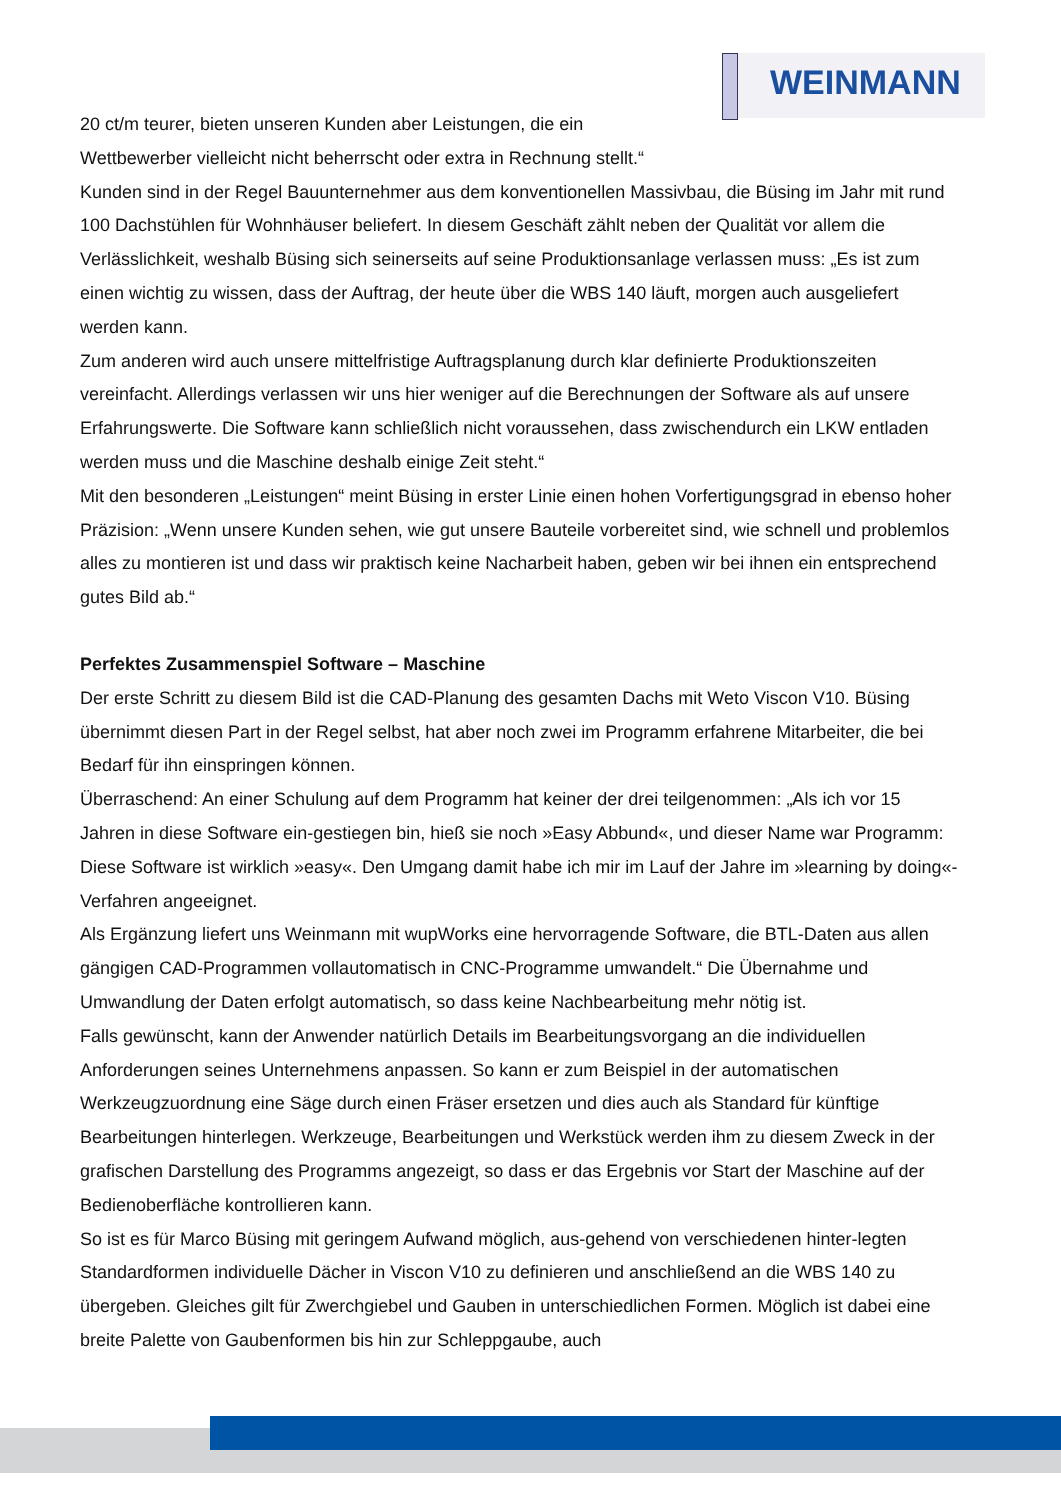WEINMANN
20 ct/m teurer, bieten unseren Kunden aber Leistungen, die ein
Wettbewerber vielleicht nicht beherrscht oder extra in Rechnung stellt.“
Kunden sind in der Regel Bauunternehmer aus dem konventionellen Massivbau, die Büsing im Jahr mit rund 100 Dachstühlen für Wohnhäuser beliefert. In diesem Geschäft zählt neben der Qualität vor allem die Verlässlichkeit, weshalb Büsing sich seinerseits auf seine Produktionsanlage verlassen muss: „Es ist zum einen wichtig zu wissen, dass der Auftrag, der heute über die WBS 140 läuft, morgen auch ausgeliefert werden kann.
Zum anderen wird auch unsere mittelfristige Auftragsplanung durch klar definierte Produktionszeiten vereinfacht. Allerdings verlassen wir uns hier weniger auf die Berechnungen der Software als auf unsere Erfahrungswerte. Die Software kann schließlich nicht voraussehen, dass zwischendurch ein LKW entladen werden muss und die Maschine deshalb einige Zeit steht.“
Mit den besonderen „Leistungen“ meint Büsing in erster Linie einen hohen Vorfertigungsgrad in ebenso hoher Präzision: „Wenn unsere Kunden sehen, wie gut unsere Bauteile vorbereitet sind, wie schnell und problemlos alles zu montieren ist und dass wir praktisch keine Nacharbeit haben, geben wir bei ihnen ein entsprechend gutes Bild ab.“
Perfektes Zusammenspiel Software – Maschine
Der erste Schritt zu diesem Bild ist die CAD-Planung des gesamten Dachs mit Weto Viscon V10. Büsing übernimmt diesen Part in der Regel selbst, hat aber noch zwei im Programm erfahrene Mitarbeiter, die bei Bedarf für ihn einspringen können.
Überraschend: An einer Schulung auf dem Programm hat keiner der drei teilgenommen: „Als ich vor 15 Jahren in diese Software ein-gestiegen bin, hieß sie noch »Easy Abbund«, und dieser Name war Programm: Diese Software ist wirklich »easy«. Den Umgang damit habe ich mir im Lauf der Jahre im »learning by doing«-Verfahren angeeignet.
Als Ergänzung liefert uns Weinmann mit wupWorks eine hervorragende Software, die BTL-Daten aus allen gängigen CAD-Programmen vollautomatisch in CNC-Programme umwandelt.“ Die Übernahme und Umwandlung der Daten erfolgt automatisch, so dass keine Nachbearbeitung mehr nötig ist.
Falls gewünscht, kann der Anwender natürlich Details im Bearbeitungsvorgang an die individuellen Anforderungen seines Unternehmens anpassen. So kann er zum Beispiel in der automatischen Werkzeugzuordnung eine Säge durch einen Fräser ersetzen und dies auch als Standard für künftige Bearbeitungen hinterlegen. Werkzeuge, Bearbeitungen und Werkstück werden ihm zu diesem Zweck in der grafischen Darstellung des Programms angezeigt, so dass er das Ergebnis vor Start der Maschine auf der Bedienoberfläche kontrollieren kann.
So ist es für Marco Büsing mit geringem Aufwand möglich, aus-gehend von verschiedenen hinter-legten Standardformen individuelle Dächer in Viscon V10 zu definieren und anschließend an die WBS 140 zu übergeben. Gleiches gilt für Zwerchgiebel und Gauben in unterschiedlichen Formen. Möglich ist dabei eine breite Palette von Gaubenformen bis hin zur Schleppgaube, auch